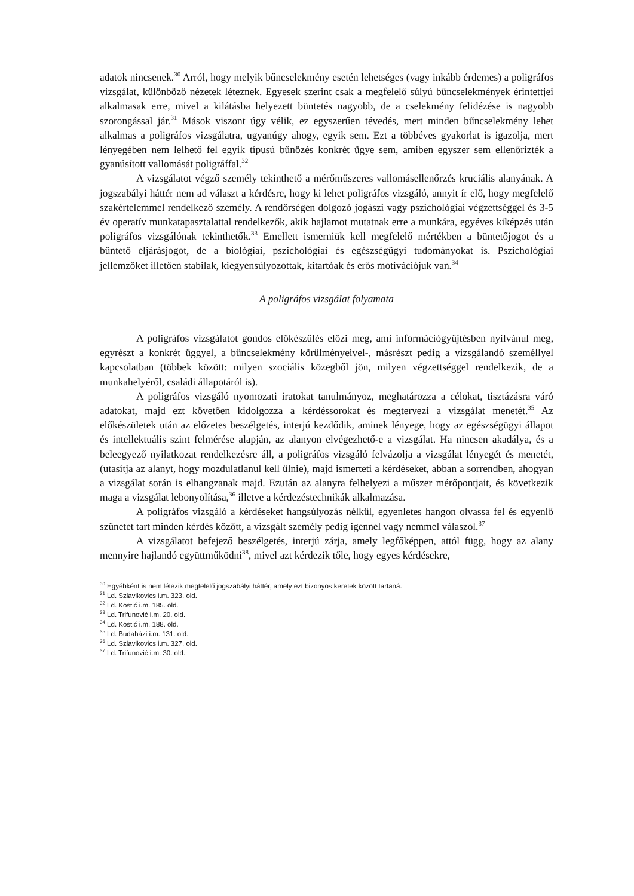adatok nincsenek.<sup>30</sup> Arról, hogy melyik bűncselekmény esetén lehetséges (vagy inkább érdemes) a poligráfos vizsgálat, különböző nézetek léteznek. Egyesek szerint csak a megfelelő súlyú bűncselekmények érintettjei alkalmasak erre, mivel a kilátásba helyezett büntetés nagyobb, de a cselekmény felidézése is nagyobb szorongással jár.<sup>31</sup> Mások viszont úgy vélik, ez egyszerűen tévedés, mert minden bűncselekmény lehet alkalmas a poligráfos vizsgálatra, ugyanúgy ahogy, egyik sem. Ezt a többéves gyakorlat is igazolja, mert lényegében nem lelhető fel egyik típusú bűnözés konkrét ügye sem, amiben egyszer sem ellenőrizték a gyanúsított vallomását poligráffal.<sup>32</sup>
A vizsgálatot végző személy tekinthető a mérőműszeres vallomásellenőrzés kruciális alanyának. A jogszabályi háttér nem ad választ a kérdésre, hogy ki lehet poligráfos vizsgáló, annyit ír elő, hogy megfelelő szakértelemmel rendelkező személy. A rendőrségen dolgozó jogászi vagy pszichológiai végzettséggel és 3-5 év operatív munkatapasztalattal rendelkezők, akik hajlamot mutatnak erre a munkára, egyéves kiképzés után poligráfos vizsgálónak tekinthetők.<sup>33</sup> Emellett ismerniük kell megfelelő mértékben a büntetőjogot és a büntető eljárásjogot, de a biológiai, pszichológiai és egészségügyi tudományokat is. Pszichológiai jellemzőket illetően stabilak, kiegyensúlyozottak, kitartóak és erős motivációjuk van.<sup>34</sup>
A poligráfos vizsgálat folyamata
A poligráfos vizsgálatot gondos előkészülés előzi meg, ami információgyűjtésben nyilvánul meg, egyrészt a konkrét üggyel, a bűncselekmény körülményeivel-, másrészt pedig a vizsgálandó személlyel kapcsolatban (többek között: milyen szociális közegből jön, milyen végzettséggel rendelkezik, de a munkahelyéről, családi állapotáról is).
A poligráfos vizsgáló nyomozati iratokat tanulmányoz, meghatározza a célokat, tisztázásra váró adatokat, majd ezt követően kidolgozza a kérdéssorokat és megtervezi a vizsgálat menetét.<sup>35</sup> Az előkészületek után az előzetes beszélgetés, interjú kezdődik, aminek lényege, hogy az egészségügyi állapot és intellektuális szint felmérése alapján, az alanyon elvégezhető-e a vizsgálat. Ha nincsen akadálya, és a beleegyező nyilatkozat rendelkezésre áll, a poligráfos vizsgáló felvázolja a vizsgálat lényegét és menetét, (utasítja az alanyt, hogy mozdulatlanul kell ülnie), majd ismerteti a kérdéseket, abban a sorrendben, ahogyan a vizsgálat során is elhangzanak majd. Ezután az alanyra felhelyezi a műszer mérőpontjait, és következik maga a vizsgálat lebonyolítása,<sup>36</sup> illetve a kérdezéstechnikák alkalmazása.
A poligráfos vizsgáló a kérdéseket hangsúlyozás nélkül, egyenletes hangon olvassa fel és egyenlő szünetet tart minden kérdés között, a vizsgált személy pedig igennel vagy nemmel válaszol.<sup>37</sup>
A vizsgálatot befejező beszélgetés, interjú zárja, amely legfőképpen, attól függ, hogy az alany mennyire hajlandó együttműködni<sup>38</sup>, mivel azt kérdezik tőle, hogy egyes kérdésekre,
<sup>30</sup> Egyébként is nem létezik megfelelő jogszabályi háttér, amely ezt bizonyos keretek között tartaná.
<sup>31</sup> Ld. Szlavikovics i.m. 323. old.
<sup>32</sup> Ld. Kostić i.m. 185. old.
<sup>33</sup> Ld. Trifunović i.m. 20. old.
<sup>34</sup> Ld. Kostić i.m. 188. old.
<sup>35</sup> Ld. Budaházi i.m. 131. old.
<sup>36</sup> Ld. Szlavikovics i.m. 327. old.
<sup>37</sup> Ld. Trifunović i.m. 30. old.